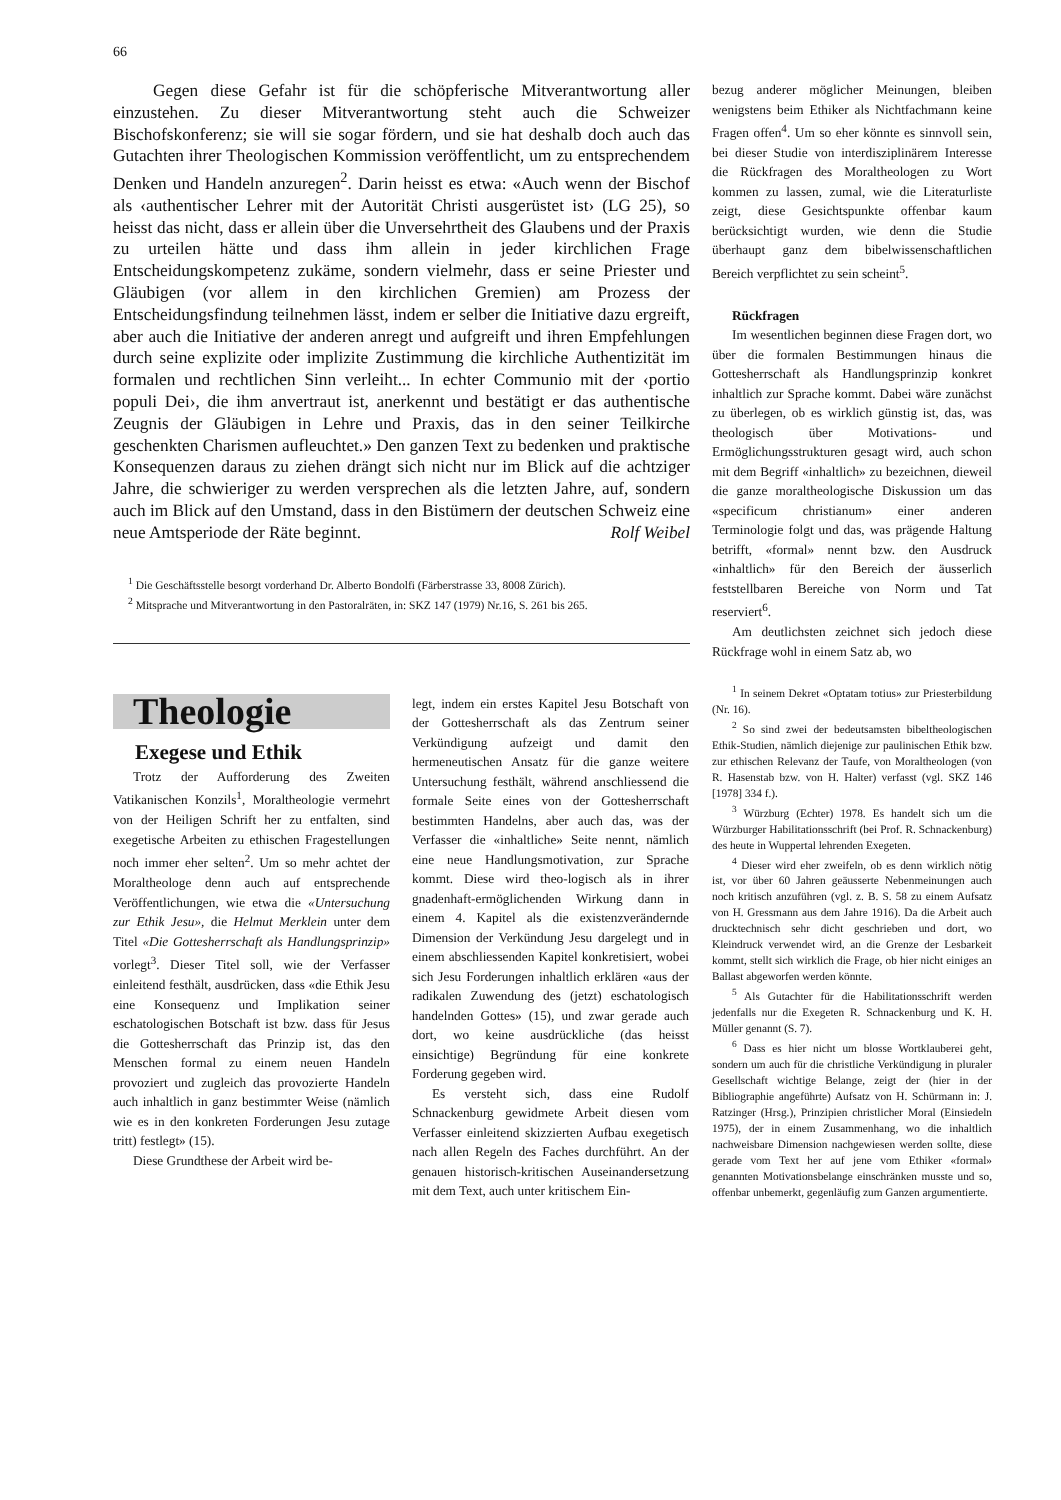66
Gegen diese Gefahr ist für die schöpferische Mitverantwortung aller einzustehen. Zu dieser Mitverantwortung steht auch die Schweizer Bischofskonferenz; sie will sie sogar fördern, und sie hat deshalb doch auch das Gutachten ihrer Theologischen Kommission veröffentlicht, um zu entsprechendem Denken und Handeln anzuregen<sup>2</sup>. Darin heisst es etwa: «Auch wenn der Bischof als ‹authentischer Lehrer mit der Autorität Christi ausgerüstet ist› (LG 25), so heisst das nicht, dass er allein über die Unversehrtheit des Glaubens und der Praxis zu urteilen hätte und dass ihm allein in jeder kirchlichen Frage Entscheidungskompetenz zukäme, sondern vielmehr, dass er seine Priester und Gläubigen (vor allem in den kirchlichen Gremien) am Prozess der Entscheidungsfindung teilnehmen lässt, indem er selber die Initiative dazu ergreift, aber auch die Initiative der anderen anregt und aufgreift und ihren Empfehlungen durch seine explizite oder implizite Zustimmung die kirchliche Authentizität im formalen und rechtlichen Sinn verleiht... In echter Communio mit der ‹portio populi Dei›, die ihm anvertraut ist, anerkennt und bestätigt er das authentische Zeugnis der Gläubigen in Lehre und Praxis, das in den seiner Teilkirche geschenkten Charismen aufleuchtet.» Den ganzen Text zu bedenken und praktische Konsequenzen daraus zu ziehen drängt sich nicht nur im Blick auf die achtziger Jahre, die schwieriger zu werden versprechen als die letzten Jahre, auf, sondern auch im Blick auf den Umstand, dass in den Bistümern der deutschen Schweiz eine neue Amtsperiode der Räte beginnt.
Rolf Weibel
<sup>1</sup> Die Geschäftsstelle besorgt vorderhand Dr. Alberto Bondolfi (Färberstrasse 33, 8008 Zürich).
<sup>2</sup> Mitsprache und Mitverantwortung in den Pastoralräten, in: SKZ 147 (1979) Nr.16, S. 261 bis 265.
Theologie
Exegese und Ethik
Trotz der Aufforderung des Zweiten Vatikanischen Konzils<sup>1</sup>, Moraltheologie vermehrt von der Heiligen Schrift her zu entfalten, sind exegetische Arbeiten zu ethischen Fragestellungen noch immer eher selten<sup>2</sup>. Um so mehr achtet der Moraltheologe denn auch auf entsprechende Veröffentlichungen, wie etwa die «Untersuchung zur Ethik Jesu», die Helmut Merklein unter dem Titel «Die Gottesherrschaft als Handlungsprinzip» vorlegt<sup>3</sup>. Dieser Titel soll, wie der Verfasser einleitend festhält, ausdrücken, dass «die Ethik Jesu eine Konsequenz und Implikation seiner eschatologischen Botschaft ist bzw. dass für Jesus die Gottesherrschaft das Prinzip ist, das den Menschen formal zu einem neuen Handeln provoziert und zugleich das provozierte Handeln auch inhaltlich in ganz bestimmter Weise (nämlich wie es in den konkreten Forderungen Jesu zutage tritt) festlegt» (15).
Diese Grundthese der Arbeit wird be-
legt, indem ein erstes Kapitel Jesu Botschaft von der Gottesherrschaft als das Zentrum seiner Verkündigung aufzeigt und damit den hermeneutischen Ansatz für die ganze weitere Untersuchung festhält, während anschliessend die formale Seite eines von der Gottesherrschaft bestimmten Handelns, aber auch das, was der Verfasser die «inhaltliche» Seite nennt, nämlich eine neue Handlungsmotivation, zur Sprache kommt. Diese wird theo-logisch als in ihrer gnadenhaft-ermöglichenden Wirkung dann in einem 4. Kapitel als die existenzverändernde Dimension der Verkündung Jesu dargelegt und in einem abschliessenden Kapitel konkretisiert, wobei sich Jesu Forderungen inhaltlich erklären «aus der radikalen Zuwendung des (jetzt) eschatologisch handelnden Gottes» (15), und zwar gerade auch dort, wo keine ausdrückliche (das heisst einsichtige) Begründung für eine konkrete Forderung gegeben wird.
Es versteht sich, dass eine Rudolf Schnackenburg gewidmete Arbeit diesen vom Verfasser einleitend skizzierten Aufbau exegetisch nach allen Regeln des Faches durchführt. An der genauen historisch-kritischen Auseinandersetzung mit dem Text, auch unter kritischem Ein-
bezug anderer möglicher Meinungen, bleiben wenigstens beim Ethiker als Nichtfachmann keine Fragen offen<sup>4</sup>. Um so eher könnte es sinnvoll sein, bei dieser Studie von interdisziplinärem Interesse die Rückfragen des Moraltheologen zu Wort kommen zu lassen, zumal, wie die Literaturliste zeigt, diese Gesichtspunkte offenbar kaum berücksichtigt wurden, wie denn die Studie überhaupt ganz dem bibelwissenschaftlichen Bereich verpflichtet zu sein scheint<sup>5</sup>.
Rückfragen
Im wesentlichen beginnen diese Fragen dort, wo über die formalen Bestimmungen hinaus die Gottesherrschaft als Handlungsprinzip konkret inhaltlich zur Sprache kommt. Dabei wäre zunächst zu überlegen, ob es wirklich günstig ist, das, was theologisch über Motivations- und Ermöglichungsstrukturen gesagt wird, auch schon mit dem Begriff «inhaltlich» zu bezeichnen, dieweil die ganze moraltheologische Diskussion um das «specificum christianum» einer anderen Terminologie folgt und das, was prägende Haltung betrifft, «formal» nennt bzw. den Ausdruck «inhaltlich» für den Bereich der äusserlich feststellbaren Bereiche von Norm und Tat reserviert<sup>6</sup>.
Am deutlichsten zeichnet sich jedoch diese Rückfrage wohl in einem Satz ab, wo
<sup>1</sup> In seinem Dekret «Optatam totius» zur Priesterbildung (Nr. 16).
<sup>2</sup> So sind zwei der bedeutsamsten bibeltheologischen Ethik-Studien, nämlich diejenige zur paulinischen Ethik bzw. zur ethischen Relevanz der Taufe, von Moraltheologen (von R. Hasenstab bzw. von H. Halter) verfasst (vgl. SKZ 146 [1978] 334 f.).
<sup>3</sup> Würzburg (Echter) 1978. Es handelt sich um die Würzburger Habilitationsschrift (bei Prof. R. Schnackenburg) des heute in Wuppertal lehrenden Exegeten.
<sup>4</sup> Dieser wird eher zweifeln, ob es denn wirklich nötig ist, vor über 60 Jahren geäusserte Nebenmeinungen auch noch kritisch anzuführen (vgl. z. B. S. 58 zu einem Aufsatz von H. Gressmann aus dem Jahre 1916). Da die Arbeit auch drucktechnisch sehr dicht geschrieben und dort, wo Kleindruck verwendet wird, an die Grenze der Lesbarkeit kommt, stellt sich wirklich die Frage, ob hier nicht einiges an Ballast abgeworfen werden könnte.
<sup>5</sup> Als Gutachter für die Habilitationsschrift werden jedenfalls nur die Exegeten R. Schnackenburg und K. H. Müller genannt (S. 7).
<sup>6</sup> Dass es hier nicht um blosse Wortklauberei geht, sondern um auch für die christliche Verkündigung in pluraler Gesellschaft wichtige Belange, zeigt der (hier in der Bibliographie angeführte) Aufsatz von H. Schürmann in: J. Ratzinger (Hrsg.), Prinzipien christlicher Moral (Einsiedeln 1975), der in einem Zusammenhang, wo die inhaltlich nachweisbare Dimension nachgewiesen werden sollte, diese gerade vom Text her auf jene vom Ethiker «formal» genannten Motivationsbelange einschränken musste und so, offenbar unbemerkt, gegenläufig zum Ganzen argumentierte.